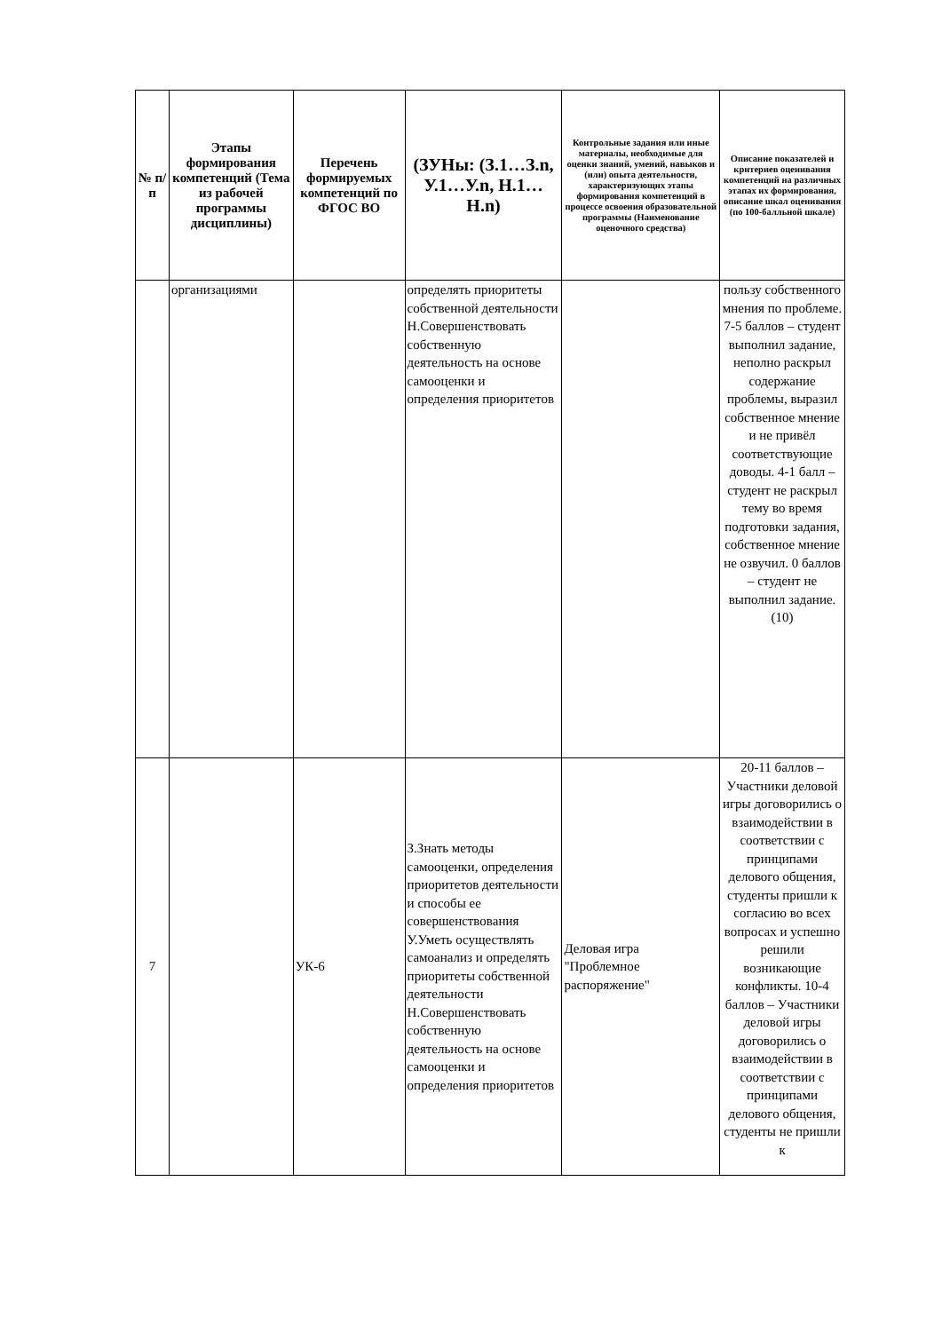| № п/п | Этапы формирования компетенций (Тема из рабочей программы дисциплины) | Перечень формируемых компетенций по ФГОС ВО | (ЗУНы: (З.1…З.n, У.1…У.n, Н.1…Н.n) | Контрольные задания или иные материалы, необходимые для оценки знаний, умений, навыков и (или) опыта деятельности, характеризующих этапы формирования компетенций в процессе освоения образовательной программы (Наименование оценочного средства) | Описание показателей и критериев оценивания компетенций на различных этапах их формирования, описание шкал оценивания (по 100-балльной шкале) |
| --- | --- | --- | --- | --- | --- |
| | организациями | | определять приоритеты собственной деятельности Н.Совершенствовать собственную деятельность на основе самооценки и определения приоритетов | | пользу собственного мнения по проблеме. 7-5 баллов – студент выполнил задание, неполно раскрыл содержание проблемы, выразил собственное мнение и не привёл соответствующие доводы. 4-1 балл – студент не раскрыл тему во время подготовки задания, собственное мнение не озвучил. 0 баллов – студент не выполнил задание. (10) |
| 7 | | УК-6 | З.Знать методы самооценки, определения приоритетов деятельности и способы ее совершенствования У.Уметь осуществлять самоанализ и определять приоритеты собственной деятельности Н.Совершенствовать собственную деятельность на основе самооценки и определения приоритетов | Деловая игра "Проблемное распоряжение" | 20-11 баллов – Участники деловой игры договорились о взаимодействии в соответствии с принципами делового общения, студенты пришли к согласию во всех вопросах и успешно решили возникающие конфликты. 10-4 баллов – Участники деловой игры договорились о взаимодействии в соответствии с принципами делового общения, студенты не пришли к |